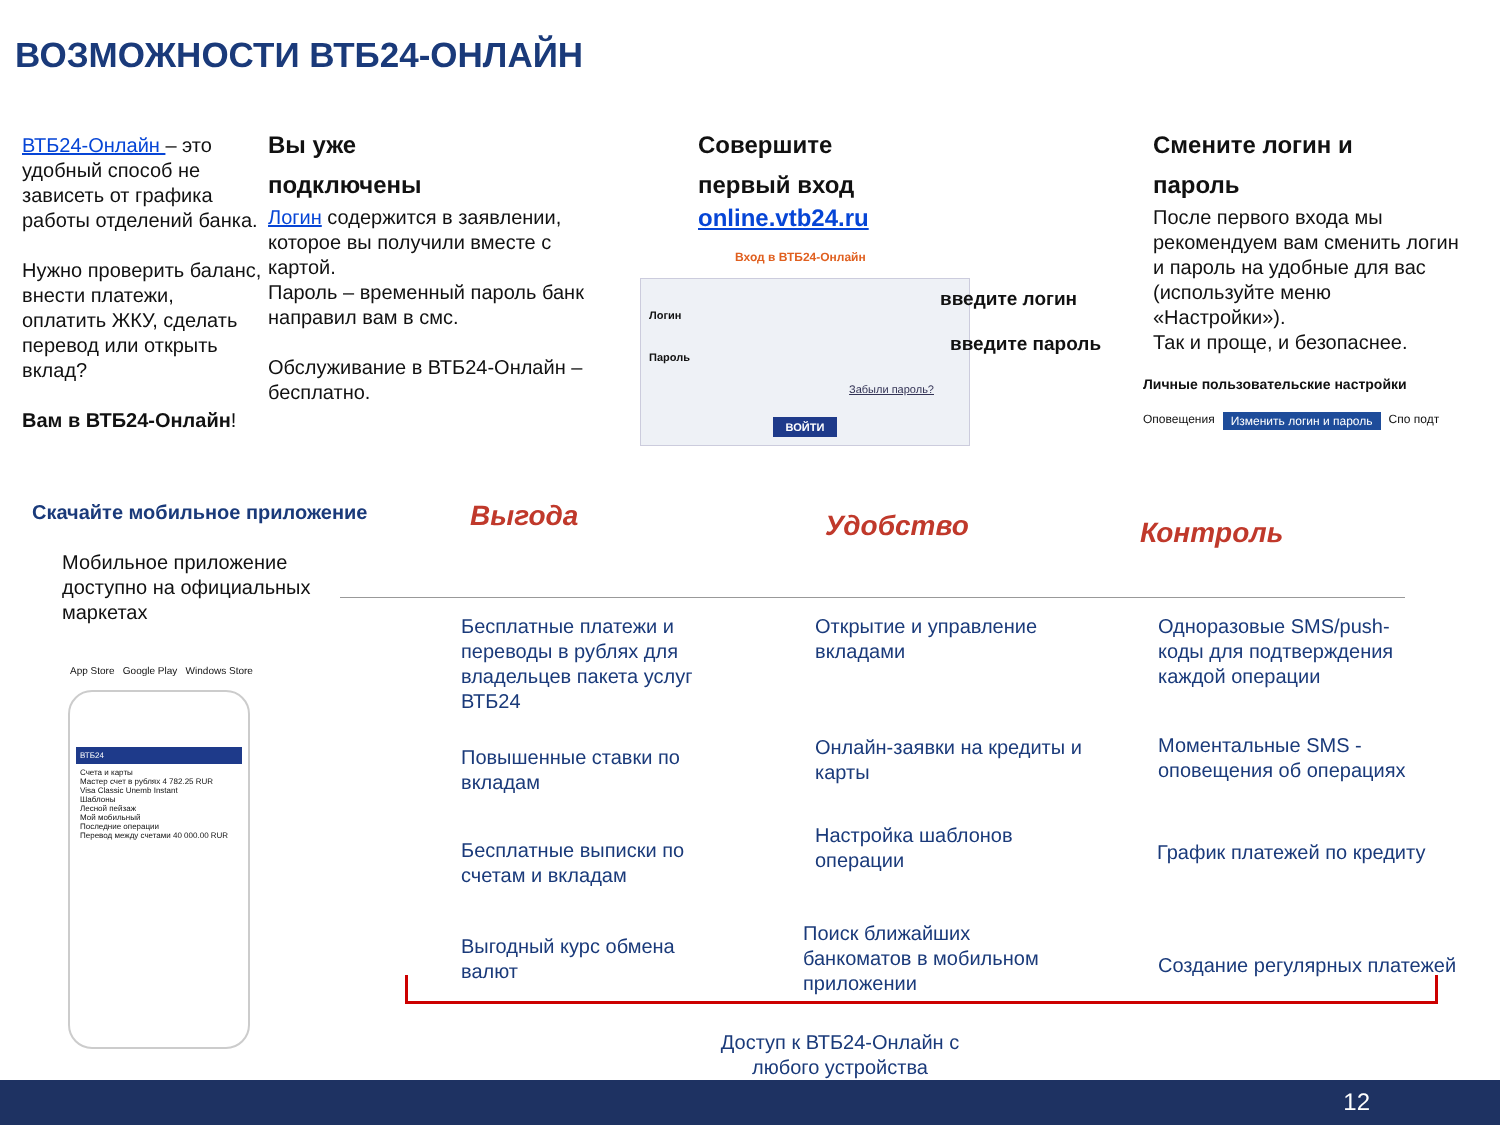ВОЗМОЖНОСТИ ВТБ24-ОНЛАЙН
ВТБ24-Онлайн – это удобный способ не зависеть от графика работы отделений банка.
Нужно проверить баланс, внести платежи, оплатить ЖКУ, сделать перевод или открыть вклад?
Вам в ВТБ24-Онлайн!
Вы уже
подключены
Логин содержится в заявлении, которое вы получили вместе с картой.
Пароль – временный пароль банк направил вам в смс.
Обслуживание в ВТБ24-Онлайн – бесплатно.
Совершите
первый вход
online.vtb24.ru
Вход в ВТБ24-Онлайн
Логин
Пароль
Забыли пароль?
ВОЙТИ
введите логин
введите пароль
Смените логин и
пароль
После первого входа мы рекомендуем вам сменить логин и пароль на удобные для вас (используйте меню «Настройки»).
Так и проще, и безопаснее.
Личные пользовательские настройки
Оповещения Изменить логин и пароль Спо подт
Скачайте мобильное приложение
Мобильное приложение доступно на официальных маркетах
App Store Google Play Windows Store
ВТБ24
Счета и карты
Мастер счет в рублях 4 782.25 RUR
Visa Classic Unemb Instant
Шаблоны
Лесной пейзаж
Мой мобильный
Последние операции
Перевод между счетами 40 000.00 RUR
Выгода Удобство Контроль
Бесплатные платежи и переводы в рублях для владельцев пакета услуг ВТБ24
Открытие и управление вкладами
Одноразовые SMS/push-коды для подтверждения каждой операции
Повышенные ставки по вкладам
Онлайн-заявки на кредиты и карты
Моментальные SMS - оповещения об операциях
Бесплатные выписки по счетам и вкладам
Настройка шаблонов операции
График платежей по кредиту
Выгодный курс обмена валют
Поиск ближайших банкоматов в мобильном приложении
Создание регулярных платежей
Доступ к ВТБ24-Онлайн с любого устройства
12